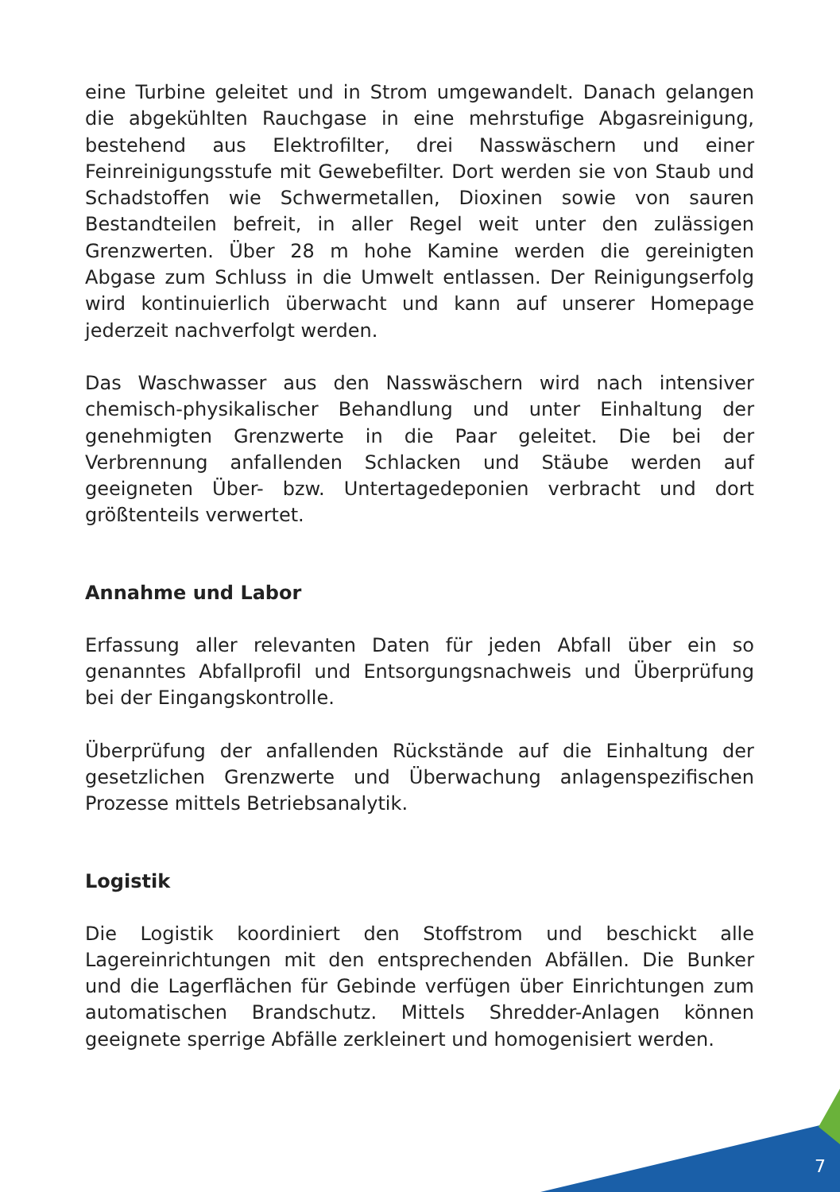eine Turbine geleitet und in Strom umgewandelt. Danach gelangen die abgekühlten Rauchgase in eine mehrstufige Abgasreinigung, bestehend aus Elektrofilter, drei Nasswäschern und einer Feinreinigungsstufe mit Gewebefilter. Dort werden sie von Staub und Schadstoffen wie Schwermetallen, Dioxinen sowie von sauren Bestandteilen befreit, in aller Regel weit unter den zulässigen Grenzwerten. Über 28 m hohe Kamine werden die gereinigten Abgase zum Schluss in die Umwelt entlassen. Der Reinigungserfolg wird kontinuierlich überwacht und kann auf unserer Homepage jederzeit nachverfolgt werden.
Das Waschwasser aus den Nasswäschern wird nach intensiver chemisch-physikalischer Behandlung und unter Einhaltung der genehmigten Grenzwerte in die Paar geleitet. Die bei der Verbrennung anfallenden Schlacken und Stäube werden auf geeigneten Über- bzw. Untertagedeponien verbracht und dort größtenteils verwertet.
Annahme und Labor
Erfassung aller relevanten Daten für jeden Abfall über ein so genanntes Abfallprofil und Entsorgungsnachweis und Überprüfung bei der Eingangskontrolle.
Überprüfung der anfallenden Rückstände auf die Einhaltung der gesetzlichen Grenzwerte und Überwachung anlagenspezifischen Prozesse mittels Betriebsanalytik.
Logistik
Die Logistik koordiniert den Stoffstrom und beschickt alle Lagereinrichtungen mit den entsprechenden Abfällen. Die Bunker und die Lagerflächen für Gebinde verfügen über Einrichtungen zum automatischen Brandschutz. Mittels Shredder-Anlagen können geeignete sperrige Abfälle zerkleinert und homogenisiert werden.
7